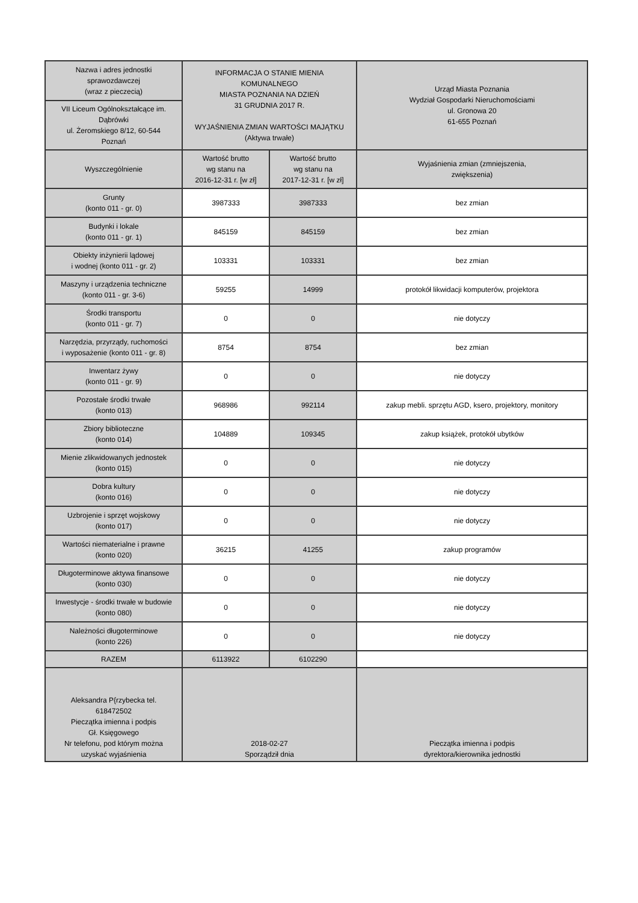| Nazwa i adres jednostki sprawozdawczej (wraz z pieczecią) | INFORMACJA O STANIE MIENIA KOMUNALNEGO MIASTA POZNANIA NA DZIEŃ 31 GRUDNIA 2017 R. WYJAŚNIENIA ZMIAN WARTOŚCI MAJĄTKU (Aktywa trwałe) | | Urząd Miasta Poznania Wydział Gospodarki Nieruchomościami ul. Gronowa 20 61-655 Poznań |
| VII Liceum Ogólnokształcące im. Dąbrówki ul. Żeromskiego 8/12, 60-544 Poznań | | | |
| Wyszczególnienie | Wartość brutto wg stanu na 2016-12-31 r. [w zł] | Wartość brutto wg stanu na 2017-12-31 r. [w zł] | Wyjaśnienia zmian (zmniejszenia, zwiększenia) |
| Grunty (konto 011 - gr. 0) | 3987333 | 3987333 | bez zmian |
| Budynki i lokale (konto 011 - gr. 1) | 845159 | 845159 | bez zmian |
| Obiekty inżynierii lądowej i wodnej (konto 011 - gr. 2) | 103331 | 103331 | bez zmian |
| Maszyny i urządzenia techniczne (konto 011 - gr. 3-6) | 59255 | 14999 | protokół likwidacji komputerów, projektora |
| Środki transportu (konto 011 - gr. 7) | 0 | 0 | nie dotyczy |
| Narzędzia, przyrządy, ruchomości i wyposażenie (konto 011 - gr. 8) | 8754 | 8754 | bez zmian |
| Inwentarz żywy (konto 011 - gr. 9) | 0 | 0 | nie dotyczy |
| Pozostałe środki trwałe (konto 013) | 968986 | 992114 | zakup mebli. sprzętu AGD, ksero, projektory, monitory |
| Zbiory biblioteczne (konto 014) | 104889 | 109345 | zakup książek, protokół ubytków |
| Mienie zlikwidowanych jednostek (konto 015) | 0 | 0 | nie dotyczy |
| Dobra kultury (konto 016) | 0 | 0 | nie dotyczy |
| Uzbrojenie i sprzęt wojskowy (konto 017) | 0 | 0 | nie dotyczy |
| Wartości niematerialne i prawne (konto 020) | 36215 | 41255 | zakup programów |
| Długoterminowe aktywa finansowe (konto 030) | 0 | 0 | nie dotyczy |
| Inwestycje - środki trwałe w budowie (konto 080) | 0 | 0 | nie dotyczy |
| Należności długoterminowe (konto 226) | 0 | 0 | nie dotyczy |
| RAZEM | 6113922 | 6102290 | |
| Aleksandra P{rzybecka tel. 618472502 Pieczątka imienna i podpis Gł. Księgowego Nr telefonu, pod którym można uzyskać wyjaśnienia | 2018-02-27 Sporządził dnia | | Pieczątka imienna i podpis dyrektora/kierownika jednostki |